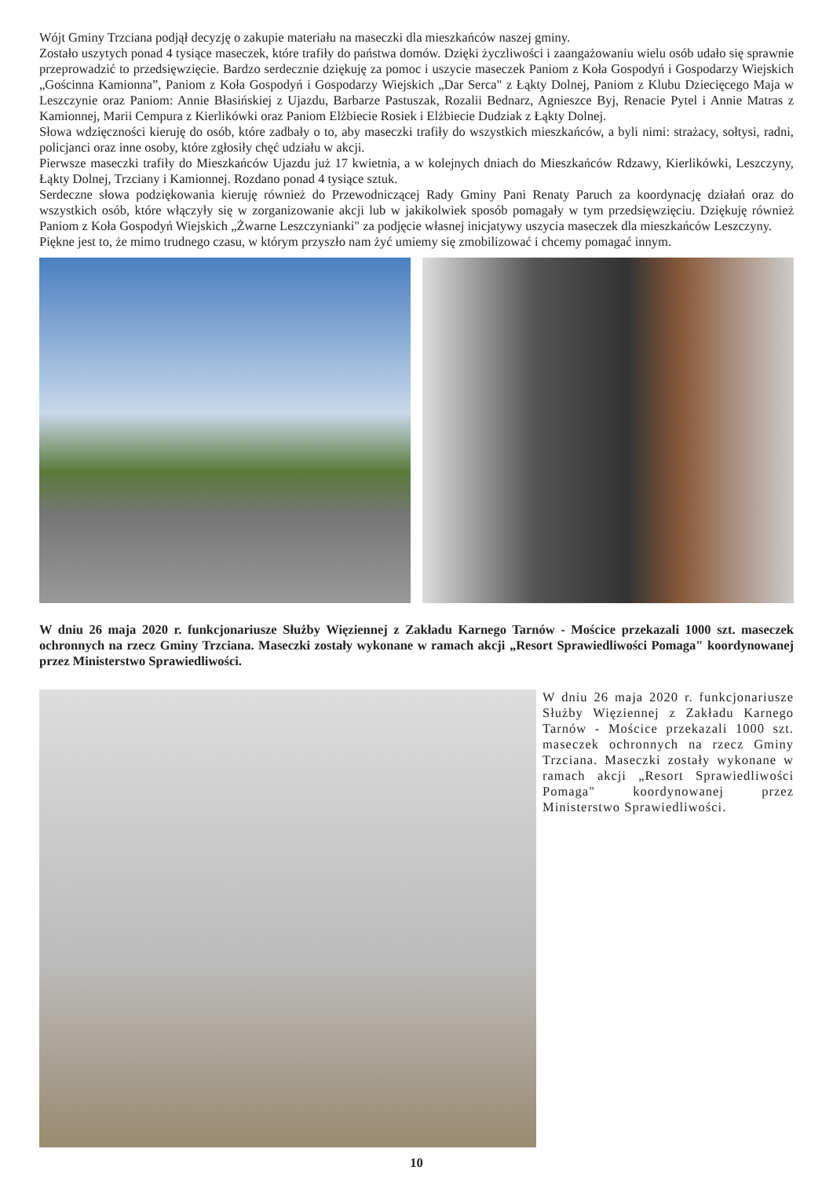Wójt Gminy Trzciana podjął decyzję o zakupie materiału na maseczki dla mieszkańców naszej gminy.
Zostało uszytych ponad 4 tysiące maseczek, które trafiły do państwa domów. Dzięki życzliwości i zaangażowaniu wielu osób udało się sprawnie przeprowadzić to przedsięwzięcie. Bardzo serdecznie dziękuję za pomoc i uszycie maseczek Paniom z Koła Gospodyń i Gospodarzy Wiejskich „Gościnna Kamionna”, Paniom z Koła Gospodyń i Gospodarzy Wiejskich „Dar Serca" z Łąkty Dolnej, Paniom z Klubu Dziecięcego Maja w Leszczynie oraz Paniom: Annie Błasińskiej z Ujazdu, Barbarze Pastuszak, Rozalii Bednarz, Agnieszce Byj, Renacie Pytel i Annie Matras z Kamionnej, Marii Cempura z Kierlikówki oraz Paniom Elżbiecie Rosiek i Elżbiecie Dudziak z Łąkty Dolnej.
Słowa wdzięczności kieruję do osób, które zadbały o to, aby maseczki trafiły do wszystkich mieszkańców, a byli nimi: strażacy, sołtysi, radni, policjanci oraz inne osoby, które zgłosiły chęć udziału w akcji.
Pierwsze maseczki trafiły do Mieszkańców Ujazdu już 17 kwietnia, a w kolejnych dniach do Mieszkańców Rdzawy, Kierlikówki, Leszczyny, Łąkty Dolnej, Trzciany i Kamionnej. Rozdano ponad 4 tysiące sztuk.
Serdeczne słowa podziękowania kieruję również do Przewodniczącej Rady Gminy Pani Renaty Paruch za koordynację działań oraz do wszystkich osób, które włączyły się w zorganizowanie akcji lub w jakikolwiek sposób pomagały w tym przedsięwzięciu. Dziękuję również Paniom z Koła Gospodyń Wiejskich „Żwarne Leszczynianki" za podjęcie własnej inicjatywy uszycia maseczek dla mieszkańców Leszczyny.
Piękne jest to, że mimo trudnego czasu, w którym przyszło nam żyć umiemy się zmobilizować i chcemy pomagać innym.
W dniu 26 maja 2020 r. funkcjonariusze Służby Więziennej z Zakładu Karnego Tarnów - Mościce przekazali 1000 szt. maseczek ochronnych na rzecz Gminy Trzciana. Maseczki zostały wykonane w ramach akcji „Resort Sprawiedliwości Pomaga" koordynowanej przez Ministerstwo Sprawiedliwości.
W dniu 26 maja 2020 r. funkcjonariusze Służby Więziennej z Zakładu Karnego Tarnów - Mościce przekazali 1000 szt. maseczek ochronnych na rzecz Gminy Trzciana. Maseczki zostały wykonane w ramach akcji „Resort Sprawiedliwości Pomaga" koordynowanej przez Ministerstwo Sprawiedliwości.
10